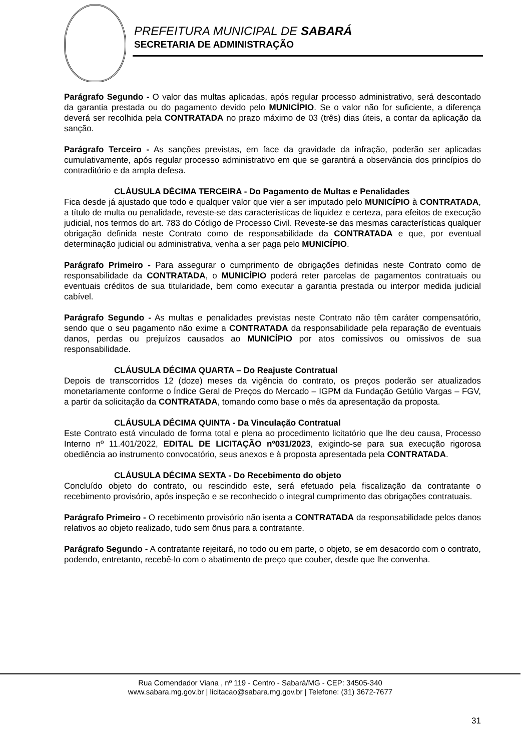PREFEITURA MUNICIPAL DE SABARÁ
SECRETARIA DE ADMINISTRAÇÃO
Parágrafo Segundo - O valor das multas aplicadas, após regular processo administrativo, será descontado da garantia prestada ou do pagamento devido pelo MUNICÍPIO. Se o valor não for suficiente, a diferença deverá ser recolhida pela CONTRATADA no prazo máximo de 03 (três) dias úteis, a contar da aplicação da sanção.
Parágrafo Terceiro - As sanções previstas, em face da gravidade da infração, poderão ser aplicadas cumulativamente, após regular processo administrativo em que se garantirá a observância dos princípios do contraditório e da ampla defesa.
CLÁUSULA DÉCIMA TERCEIRA - Do Pagamento de Multas e Penalidades
Fica desde já ajustado que todo e qualquer valor que vier a ser imputado pelo MUNICÍPIO à CONTRATADA, a título de multa ou penalidade, reveste-se das características de liquidez e certeza, para efeitos de execução judicial, nos termos do art. 783 do Código de Processo Civil. Reveste-se das mesmas características qualquer obrigação definida neste Contrato como de responsabilidade da CONTRATADA e que, por eventual determinação judicial ou administrativa, venha a ser paga pelo MUNICÍPIO.
Parágrafo Primeiro - Para assegurar o cumprimento de obrigações definidas neste Contrato como de responsabilidade da CONTRATADA, o MUNICÍPIO poderá reter parcelas de pagamentos contratuais ou eventuais créditos de sua titularidade, bem como executar a garantia prestada ou interpor medida judicial cabível.
Parágrafo Segundo - As multas e penalidades previstas neste Contrato não têm caráter compensatório, sendo que o seu pagamento não exime a CONTRATADA da responsabilidade pela reparação de eventuais danos, perdas ou prejuízos causados ao MUNICÍPIO por atos comissivos ou omissivos de sua responsabilidade.
CLÁUSULA DÉCIMA QUARTA – Do Reajuste Contratual
Depois de transcorridos 12 (doze) meses da vigência do contrato, os preços poderão ser atualizados monetariamente conforme o Índice Geral de Preços do Mercado – IGPM da Fundação Getúlio Vargas – FGV, a partir da solicitação da CONTRATADA, tomando como base o mês da apresentação da proposta.
CLÁUSULA DÉCIMA QUINTA - Da Vinculação Contratual
Este Contrato está vinculado de forma total e plena ao procedimento licitatório que lhe deu causa, Processo Interno nº 11.401/2022, EDITAL DE LICITAÇÃO nº031/2023, exigindo-se para sua execução rigorosa obediência ao instrumento convocatório, seus anexos e à proposta apresentada pela CONTRATADA.
CLÁUSULA DÉCIMA SEXTA - Do Recebimento do objeto
Concluído objeto do contrato, ou rescindido este, será efetuado pela fiscalização da contratante o recebimento provisório, após inspeção e se reconhecido o integral cumprimento das obrigações contratuais.
Parágrafo Primeiro - O recebimento provisório não isenta a CONTRATADA da responsabilidade pelos danos relativos ao objeto realizado, tudo sem ônus para a contratante.
Parágrafo Segundo - A contratante rejeitará, no todo ou em parte, o objeto, se em desacordo com o contrato, podendo, entretanto, recebê-lo com o abatimento de preço que couber, desde que lhe convenha.
Rua Comendador Viana , nº 119 - Centro - Sabará/MG - CEP: 34505-340
www.sabara.mg.gov.br | licitacao@sabara.mg.gov.br | Telefone: (31) 3672-7677
31